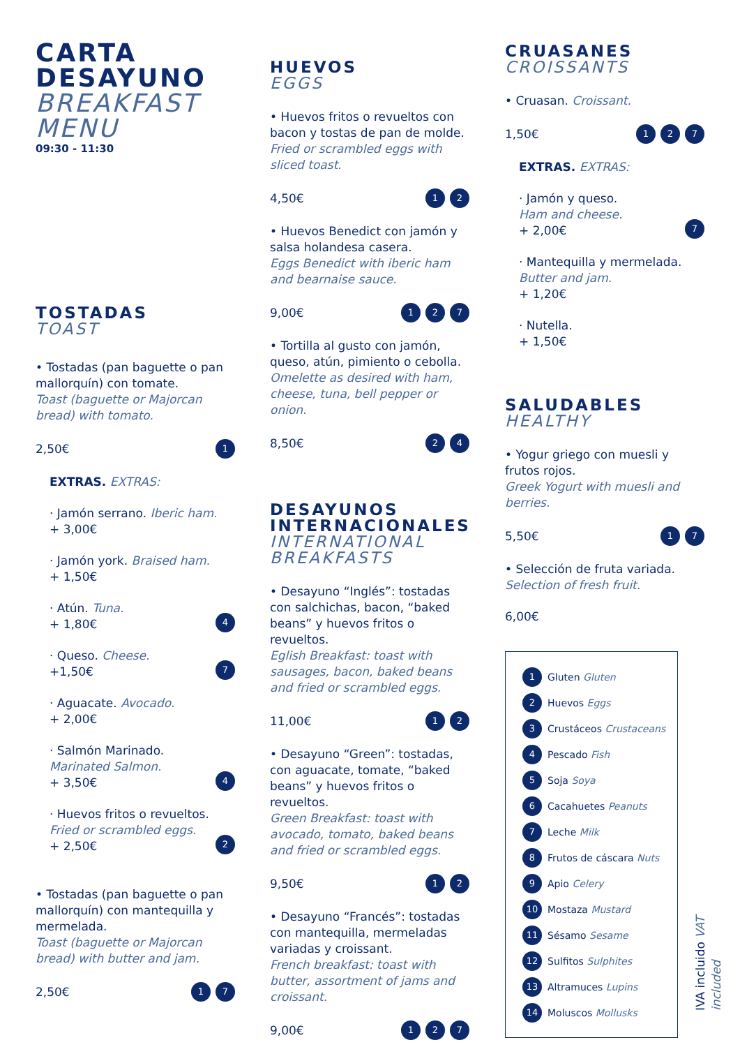CARTA
DESAYUNO
BREAKFAST
MENU
09:30 - 11:30
TOSTADAS
TOAST
• Tostadas (pan baguette o pan mallorquín) con tomate.
Toast (baguette or Majorcan bread) with tomato.
2,50€ 1
EXTRAS. EXTRAS:
· Jamón serrano. Iberic ham.
+ 3,00€
· Jamón york. Braised ham.
+ 1,50€
· Atún. Tuna.
+ 1,80€
4
· Queso. Cheese.
+1,50€
7
· Aguacate. Avocado.
+ 2,00€
· Salmón Marinado.
Marinated Salmon.
+ 3,50€
4
· Huevos fritos o revueltos.
Fried or scrambled eggs.
+ 2,50€
2
• Tostadas (pan baguette o pan mallorquín) con mantequilla y mermelada.
Toast (baguette or Majorcan bread) with butter and jam.
2,50€ 1 7
HUEVOS
EGGS
• Huevos fritos o revueltos con bacon y tostas de pan de molde.
Fried or scrambled eggs with sliced toast.
4,50€ 1 2
• Huevos Benedict con jamón y salsa holandesa casera.
Eggs Benedict with iberic ham and bearnaise sauce.
9,00€ 1 2 7
• Tortilla al gusto con jamón, queso, atún, pimiento o cebolla.
Omelette as desired with ham, cheese, tuna, bell pepper or onion.
8,50€ 2 4
DESAYUNOS
INTERNACIONALES
INTERNATIONAL
BREAKFASTS
• Desayuno “Inglés”: tostadas con salchichas, bacon, “baked beans” y huevos fritos o revueltos.
Eglish Breakfast: toast with sausages, bacon, baked beans and fried or scrambled eggs.
11,00€ 1 2
• Desayuno “Green”: tostadas, con aguacate, tomate, “baked beans” y huevos fritos o revueltos.
Green Breakfast: toast with avocado, tomato, baked beans and fried or scrambled eggs.
9,50€ 1 2
• Desayuno “Francés”: tostadas con mantequilla, mermeladas variadas y croissant.
French breakfast: toast with butter, assortment of jams and croissant.
9,00€ 1 2 7
CRUASANES
CROISSANTS
• Cruasan. Croissant.
1,50€ 1 2 7
EXTRAS. EXTRAS:
· Jamón y queso.
Ham and cheese.
+ 2,00€
7
· Mantequilla y mermelada.
Butter and jam.
+ 1,20€
· Nutella.
+ 1,50€
SALUDABLES
HEALTHY
• Yogur griego con muesli y frutos rojos.
Greek Yogurt with muesli and berries.
5,50€ 1 7
• Selección de fruta variada.
Selection of fresh fruit.
6,00€
1 Gluten Gluten
2 Huevos Eggs
3 Crustáceos Crustaceans
4 Pescado Fish
5 Soja Soya
6 Cacahuetes Peanuts
7 Leche Milk
8 Frutos de cáscara Nuts
9 Apio Celery
10 Mostaza Mustard
11 Sésamo Sesame
12 Sulfitos Sulphites
13 Altramuces Lupins
14 Moluscos Mollusks
IVA incluido VAT included